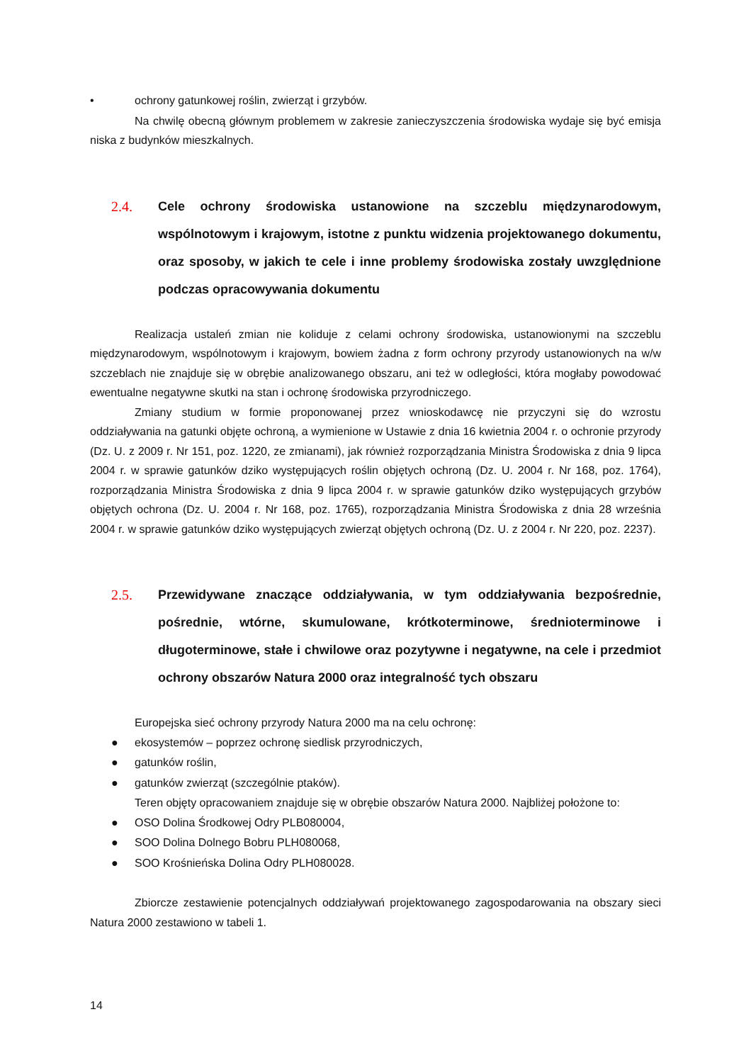• ochrony gatunkowej roślin, zwierząt i grzybów.
Na chwilę obecną głównym problemem w zakresie zanieczyszczenia środowiska wydaje się być emisja niska z budynków mieszkalnych.
2.4. Cele ochrony środowiska ustanowione na szczeblu międzynarodowym, wspólnotowym i krajowym, istotne z punktu widzenia projektowanego dokumentu, oraz sposoby, w jakich te cele i inne problemy środowiska zostały uwzględnione podczas opracowywania dokumentu
Realizacja ustaleń zmian nie koliduje z celami ochrony środowiska, ustanowionymi na szczeblu międzynarodowym, wspólnotowym i krajowym, bowiem żadna z form ochrony przyrody ustanowionych na w/w szczeblach nie znajduje się w obrębie analizowanego obszaru, ani też w odległości, która mogłaby powodować ewentualne negatywne skutki na stan i ochronę środowiska przyrodniczego.
Zmiany studium w formie proponowanej przez wnioskodawcę nie przyczyni się do wzrostu oddziaływania na gatunki objęte ochroną, a wymienione w Ustawie z dnia 16 kwietnia 2004 r. o ochronie przyrody (Dz. U. z 2009 r. Nr 151, poz. 1220, ze zmianami), jak również rozporządzania Ministra Środowiska z dnia 9 lipca 2004 r. w sprawie gatunków dziko występujących roślin objętych ochroną (Dz. U. 2004 r. Nr 168, poz. 1764), rozporządzania Ministra Środowiska z dnia 9 lipca 2004 r. w sprawie gatunków dziko występujących grzybów objętych ochrona (Dz. U. 2004 r. Nr 168, poz. 1765), rozporządzania Ministra Środowiska z dnia 28 września 2004 r. w sprawie gatunków dziko występujących zwierząt objętych ochroną (Dz. U. z 2004 r. Nr 220, poz. 2237).
2.5. Przewidywane znaczące oddziaływania, w tym oddziaływania bezpośrednie, pośrednie, wtórne, skumulowane, krótkoterminowe, średnioterminowe i długoterminowe, stałe i chwilowe oraz pozytywne i negatywne, na cele i przedmiot ochrony obszarów Natura 2000 oraz integralność tych obszaru
Europejska sieć ochrony przyrody Natura 2000 ma na celu ochronę:
● ekosystemów – poprzez ochronę siedlisk przyrodniczych,
● gatunków roślin,
● gatunków zwierząt (szczególnie ptaków).
Teren objęty opracowaniem znajduje się w obrębie obszarów Natura 2000. Najbliżej położone to:
● OSO Dolina Środkowej Odry PLB080004,
● SOO Dolina Dolnego Bobru PLH080068,
● SOO Krośnieńska Dolina Odry PLH080028.
Zbiorcze zestawienie potencjalnych oddziaływań projektowanego zagospodarowania na obszary sieci Natura 2000 zestawiono w tabeli 1.
14